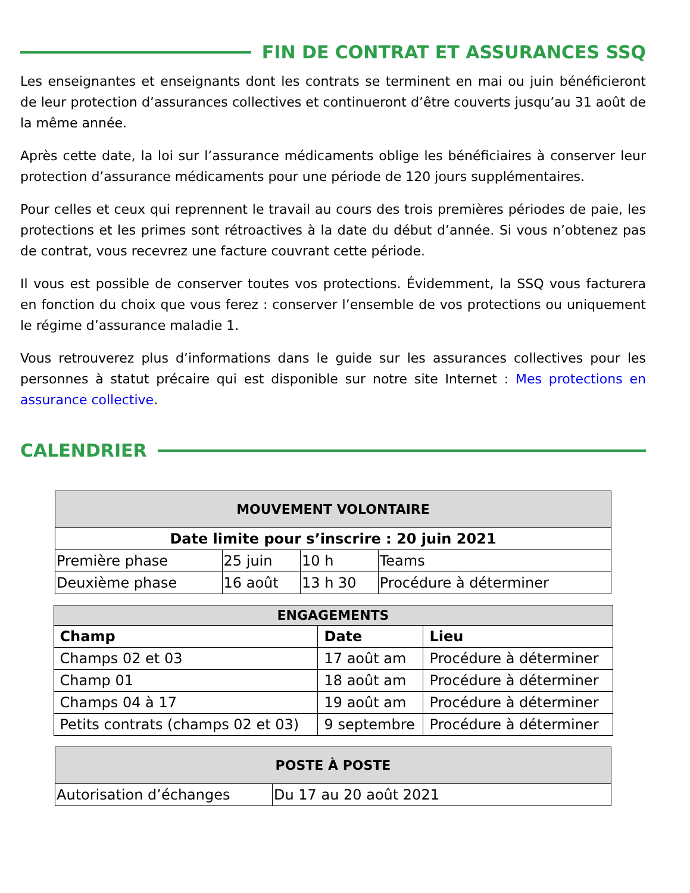FIN DE CONTRAT ET ASSURANCES SSQ
Les enseignantes et enseignants dont les contrats se terminent en mai ou juin bénéficieront de leur protection d’assurances collectives et continueront d’être couverts jusqu’au 31 août de la même année.
Après cette date, la loi sur l’assurance médicaments oblige les bénéficiaires à conserver leur protection d’assurance médicaments pour une période de 120 jours supplémentaires.
Pour celles et ceux qui reprennent le travail au cours des trois premières périodes de paie, les protections et les primes sont rétroactives à la date du début d’année. Si vous n’obtenez pas de contrat, vous recevrez une facture couvrant cette période.
Il vous est possible de conserver toutes vos protections. Évidemment, la SSQ vous facturera en fonction du choix que vous ferez : conserver l’ensemble de vos protections ou uniquement le régime d’assurance maladie 1.
Vous retrouverez plus d’informations dans le guide sur les assurances collectives pour les personnes à statut précaire qui est disponible sur notre site Internet : Mes protections en assurance collective.
CALENDRIER
| MOUVEMENT VOLONTAIRE | | | |
| --- | --- | --- | --- |
| Date limite pour s’inscrire : 20 juin 2021 | | | |
| Première phase | 25 juin | 10 h | Teams |
| Deuxième phase | 16 août | 13 h 30 | Procédure à déterminer |
| ENGAGEMENTS | | |
| --- | --- | --- |
| Champ | Date | Lieu |
| Champs 02 et 03 | 17 août am | Procédure à déterminer |
| Champ 01 | 18 août am | Procédure à déterminer |
| Champs 04 à 17 | 19 août am | Procédure à déterminer |
| Petits contrats (champs 02 et 03) | 9 septembre | Procédure à déterminer |
| POSTE À POSTE | |
| --- | --- |
| Autorisation d’échanges | Du 17 au 20 août 2021 |